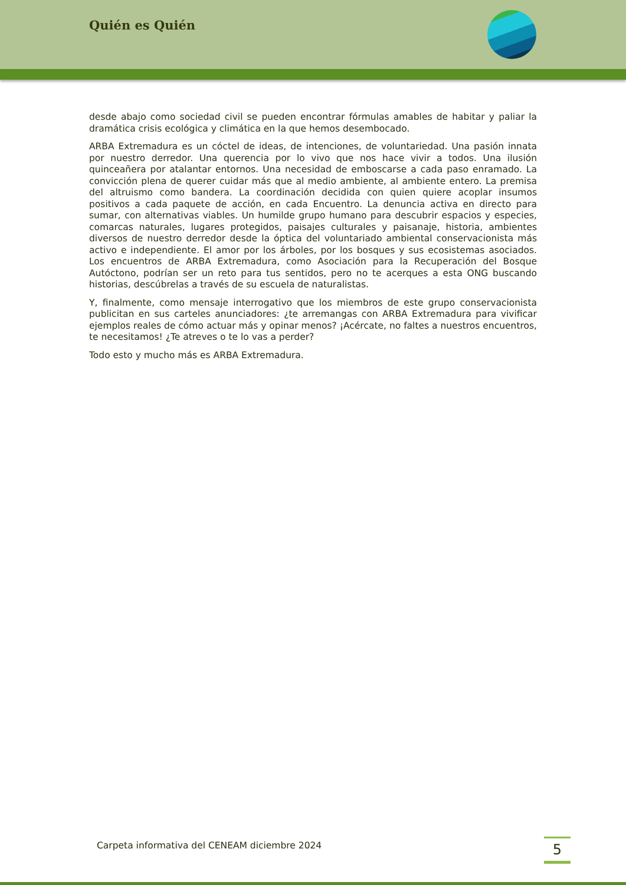Quién es Quién
desde abajo como sociedad civil se pueden encontrar fórmulas amables de habitar y paliar la dramática crisis ecológica y climática en la que hemos desembocado.
ARBA Extremadura es un cóctel de ideas, de intenciones, de voluntariedad. Una pasión innata por nuestro derredor. Una querencia por lo vivo que nos hace vivir a todos. Una ilusión quinceañera por atalantar entornos. Una necesidad de emboscarse a cada paso enramado. La convicción plena de querer cuidar más que al medio ambiente, al ambiente entero. La premisa del altruismo como bandera. La coordinación decidida con quien quiere acoplar insumos positivos a cada paquete de acción, en cada Encuentro. La denuncia activa en directo para sumar, con alternativas viables. Un humilde grupo humano para descubrir espacios y especies, comarcas naturales, lugares protegidos, paisajes culturales y paisanaje, historia, ambientes diversos de nuestro derredor desde la óptica del voluntariado ambiental conservacionista más activo e independiente. El amor por los árboles, por los bosques y sus ecosistemas asociados. Los encuentros de ARBA Extremadura, como Asociación para la Recuperación del Bosque Autóctono, podrían ser un reto para tus sentidos, pero no te acerques a esta ONG buscando historias, descúbrelas a través de su escuela de naturalistas.
Y, finalmente, como mensaje interrogativo que los miembros de este grupo conservacionista publicitan en sus carteles anunciadores: ¿te arremangas con ARBA Extremadura para vivificar ejemplos reales de cómo actuar más y opinar menos? ¡Acércate, no faltes a nuestros encuentros, te necesitamos! ¿Te atreves o te lo vas a perder?
Todo esto y mucho más es ARBA Extremadura.
Carpeta informativa del CENEAM diciembre 2024
5